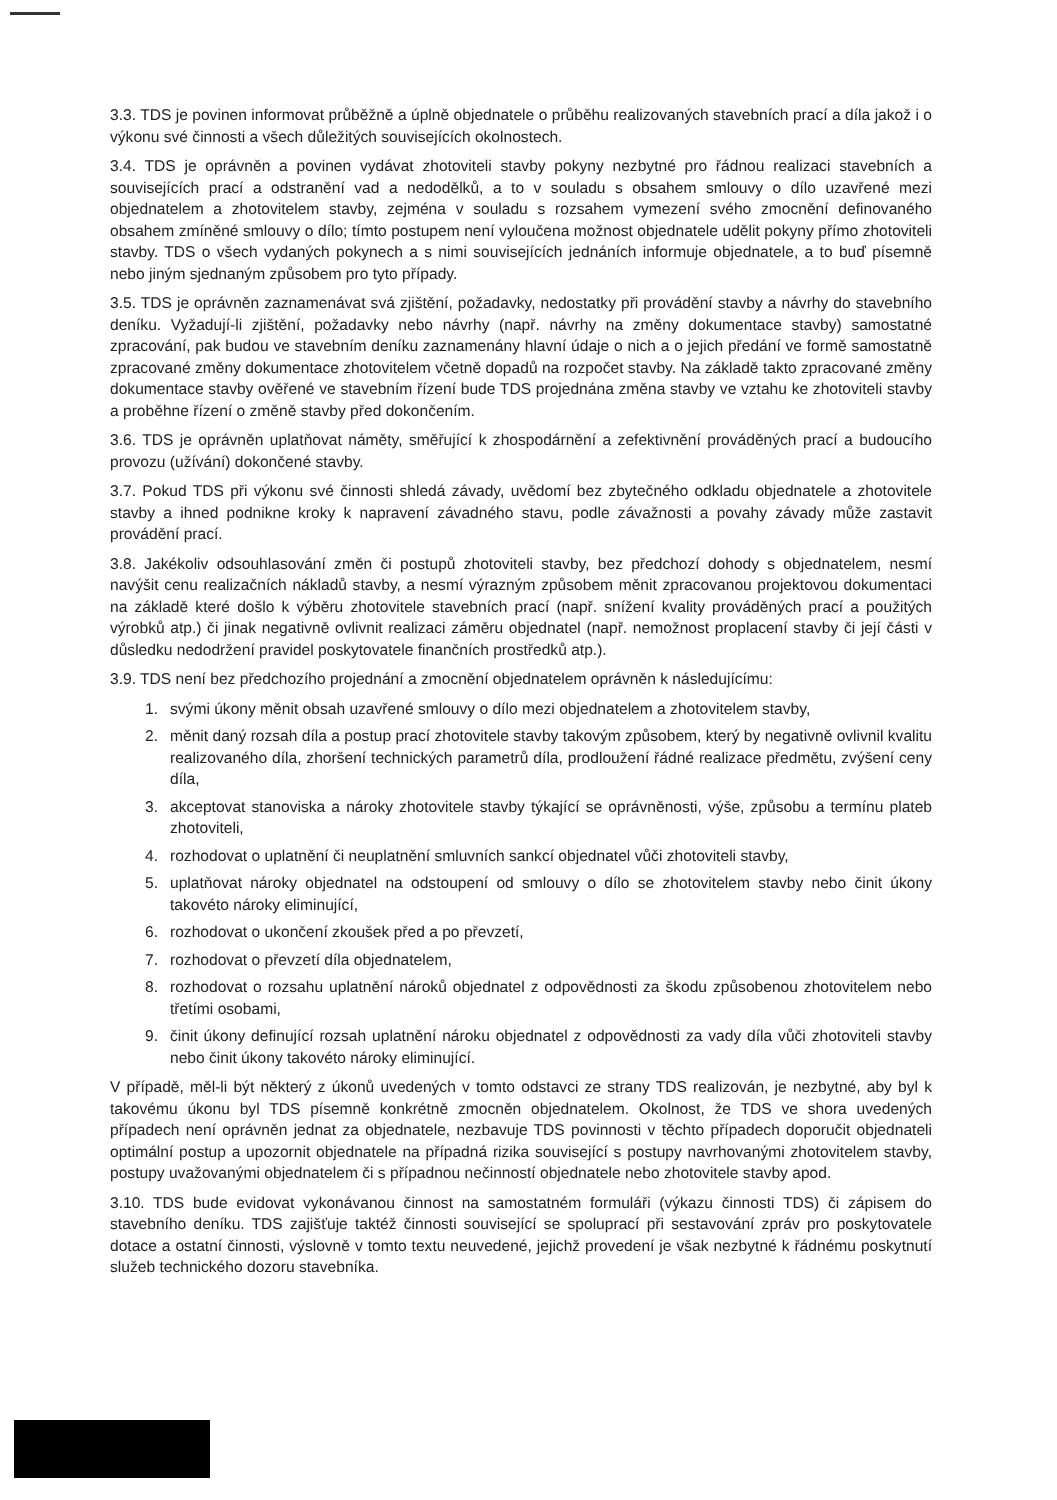3.3. TDS je povinen informovat průběžně a úplně objednatele o průběhu realizovaných stavebních prací a díla jakož i o výkonu své činnosti a všech důležitých souvisejících okolnostech.
3.4. TDS je oprávněn a povinen vydávat zhotoviteli stavby pokyny nezbytné pro řádnou realizaci stavebních a souvisejících prací a odstranění vad a nedodělků, a to v souladu s obsahem smlouvy o dílo uzavřené mezi objednatelem a zhotovitelem stavby, zejména v souladu s rozsahem vymezení svého zmocnění definovaného obsahem zmíněné smlouvy o dílo; tímto postupem není vyloučena možnost objednatele udělit pokyny přímo zhotoviteli stavby. TDS o všech vydaných pokynech a s nimi souvisejících jednáních informuje objednatele, a to buď písemně nebo jiným sjednaným způsobem pro tyto případy.
3.5. TDS je oprávněn zaznamenávat svá zjištění, požadavky, nedostatky při provádění stavby a návrhy do stavebního deníku. Vyžadují-li zjištění, požadavky nebo návrhy (např. návrhy na změny dokumentace stavby) samostatné zpracování, pak budou ve stavebním deníku zaznamenány hlavní údaje o nich a o jejich předání ve formě samostatně zpracované změny dokumentace zhotovitelem včetně dopadů na rozpočet stavby. Na základě takto zpracované změny dokumentace stavby ověřené ve stavebním řízení bude TDS projednána změna stavby ve vztahu ke zhotoviteli stavby a proběhne řízení o změně stavby před dokončením.
3.6. TDS je oprávněn uplatňovat náměty, směřující k zhospodárnění a zefektivnění prováděných prací a budoucího provozu (užívání) dokončené stavby.
3.7. Pokud TDS při výkonu své činnosti shledá závady, uvědomí bez zbytečného odkladu objednatele a zhotovitele stavby a ihned podnikne kroky k napravení závadného stavu, podle závažnosti a povahy závady může zastavit provádění prací.
3.8. Jakékoliv odsouhlasování změn či postupů zhotoviteli stavby, bez předchozí dohody s objednatelem, nesmí navýšit cenu realizačních nákladů stavby, a nesmí výrazným způsobem měnit zpracovanou projektovou dokumentaci na základě které došlo k výběru zhotovitele stavebních prací (např. snížení kvality prováděných prací a použitých výrobků atp.) či jinak negativně ovlivnit realizaci záměru objednatel (např. nemožnost proplacení stavby či její části v důsledku nedodržení pravidel poskytovatele finančních prostředků atp.).
3.9. TDS není bez předchozího projednání a zmocnění objednatelem oprávněn k následujícímu:
1. svými úkony měnit obsah uzavřené smlouvy o dílo mezi objednatelem a zhotovitelem stavby,
2. měnit daný rozsah díla a postup prací zhotovitele stavby takovým způsobem, který by negativně ovlivnil kvalitu realizovaného díla, zhoršení technických parametrů díla, prodloužení řádné realizace předmětu, zvýšení ceny díla,
3. akceptovat stanoviska a nároky zhotovitele stavby týkající se oprávněnosti, výše, způsobu a termínu plateb zhotoviteli,
4. rozhodovat o uplatnění či neuplatnění smluvních sankcí objednatel vůči zhotoviteli stavby,
5. uplatňovat nároky objednatel na odstoupení od smlouvy o dílo se zhotovitelem stavby nebo činit úkony takovéto nároky eliminující,
6. rozhodovat o ukončení zkoušek před a po převzetí,
7. rozhodovat o převzetí díla objednatelem,
8. rozhodovat o rozsahu uplatnění nároků objednatel z odpovědnosti za škodu způsobenou zhotovitelem nebo třetími osobami,
9. činit úkony definující rozsah uplatnění nároku objednatel z odpovědnosti za vady díla vůči zhotoviteli stavby nebo činit úkony takovéto nároky eliminující.
V případě, měl-li být některý z úkonů uvedených v tomto odstavci ze strany TDS realizován, je nezbytné, aby byl k takovému úkonu byl TDS písemně konkrétně zmocněn objednatelem. Okolnost, že TDS ve shora uvedených případech není oprávněn jednat za objednatele, nezbavuje TDS povinnosti v těchto případech doporučit objednateli optimální postup a upozornit objednatele na případná rizika související s postupy navrhovanými zhotovitelem stavby, postupy uvažovanými objednatelem či s případnou nečinností objednatele nebo zhotovitele stavby apod.
3.10. TDS bude evidovat vykonávanou činnost na samostatném formuláři (výkazu činnosti TDS) či zápisem do stavebního deníku. TDS zajišťuje taktéž činnosti související se spoluprací při sestavování zpráv pro poskytovatele dotace a ostatní činnosti, výslovně v tomto textu neuvedené, jejichž provedení je však nezbytné k řádnému poskytnutí služeb technického dozoru stavebníka.